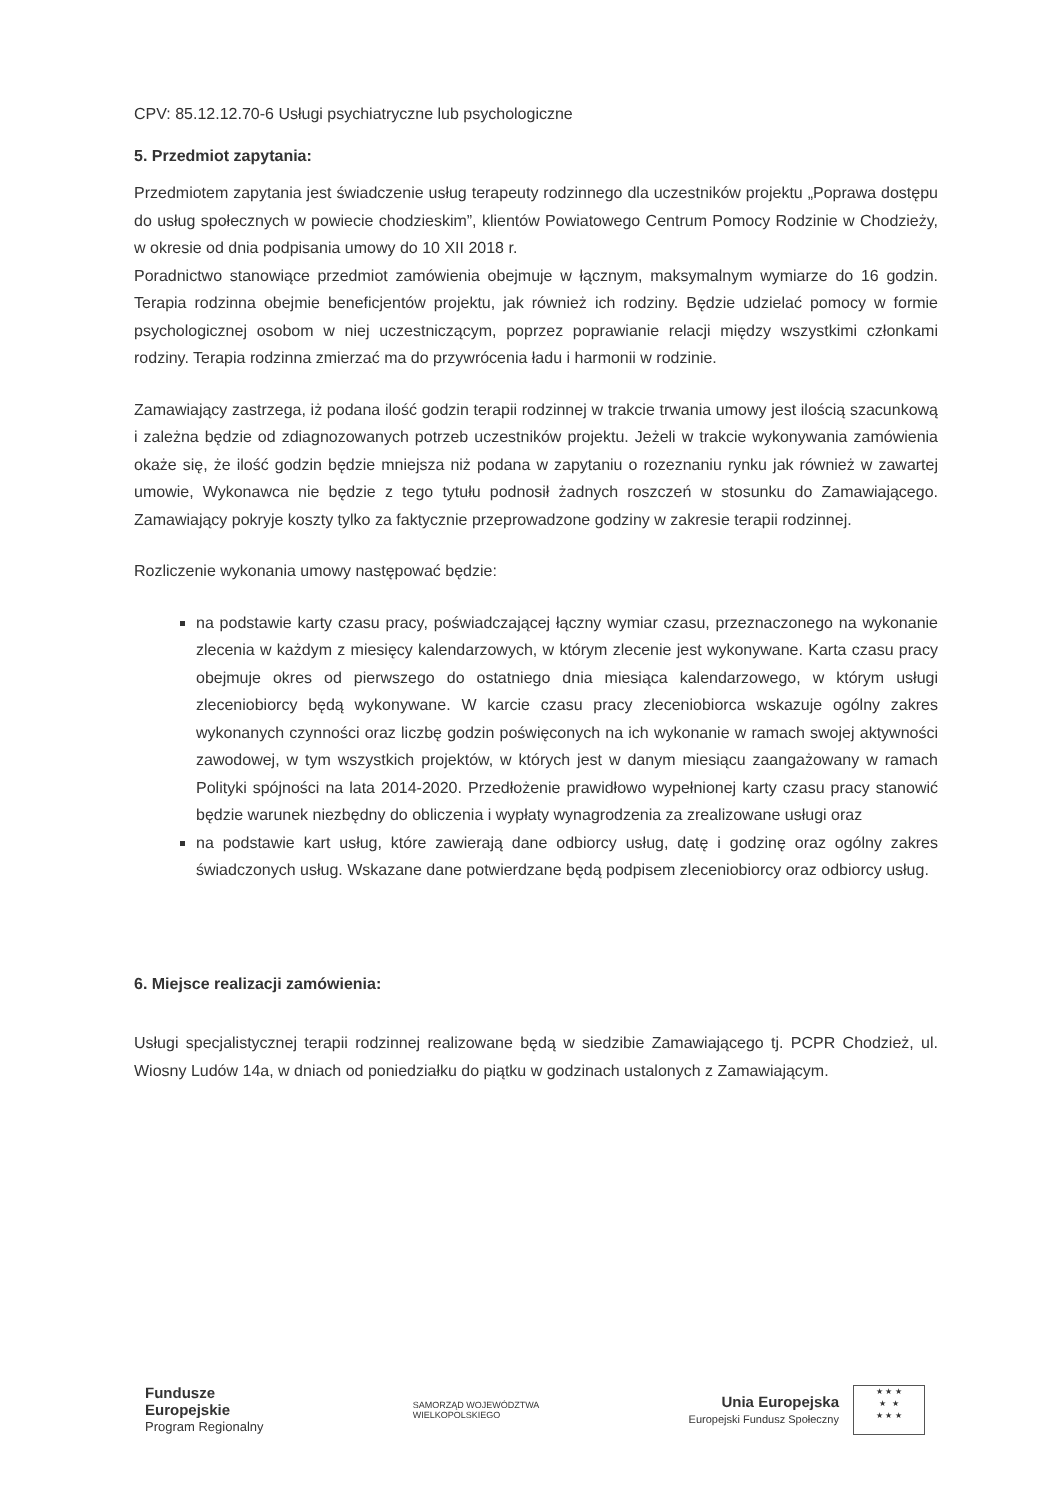CPV: 85.12.12.70-6 Usługi psychiatryczne lub psychologiczne
5. Przedmiot zapytania:
Przedmiotem zapytania jest świadczenie usług terapeuty rodzinnego dla uczestników projektu „Poprawa dostępu do usług społecznych w powiecie chodzieskim”, klientów Powiatowego Centrum Pomocy Rodzinie w Chodzieży, w okresie od dnia podpisania umowy do 10 XII 2018 r.
Poradnictwo stanowiące przedmiot zamówienia obejmuje w łącznym, maksymalnym wymiarze do 16 godzin. Terapia rodzinna obejmie beneficjentów projektu, jak również ich rodziny. Będzie udzielać pomocy w formie psychologicznej osobom w niej uczestniczącym, poprzez poprawianie relacji między wszystkimi członkami rodziny. Terapia rodzinna zmierzać ma do przywrócenia ładu i harmonii w rodzinie.
Zamawiający zastrzega, iż podana ilość godzin terapii rodzinnej w trakcie trwania umowy jest ilością szacunkową i zależna będzie od zdiagnozowanych potrzeb uczestników projektu. Jeżeli w trakcie wykonywania zamówienia okaże się, że ilość godzin będzie mniejsza niż podana w zapytaniu o rozeznaniu rynku jak również w zawartej umowie, Wykonawca nie będzie z tego tytułu podnosił żadnych roszczeń w stosunku do Zamawiającego. Zamawiający pokryje koszty tylko za faktycznie przeprowadzone godziny w zakresie terapii rodzinnej.
Rozliczenie wykonania umowy następować będzie:
na podstawie karty czasu pracy, poświadczającej łączny wymiar czasu, przeznaczonego na wykonanie zlecenia w każdym z miesięcy kalendarzowych, w którym zlecenie jest wykonywane. Karta czasu pracy obejmuje okres od pierwszego do ostatniego dnia miesiąca kalendarzowego, w którym usługi zleceniobiorcy będą wykonywane. W karcie czasu pracy zleceniobiorca wskazuje ogólny zakres wykonanych czynności oraz liczbę godzin poświęconych na ich wykonanie w ramach swojej aktywności zawodowej, w tym wszystkich projektów, w których jest w danym miesiącu zaangażowany w ramach Polityki spójności na lata 2014-2020. Przedłożenie prawidłowo wypełnionej karty czasu pracy stanowić będzie warunek niezbędny do obliczenia i wypłaty wynagrodzenia za zrealizowane usługi oraz
na podstawie kart usług, które zawierają dane odbiorcy usług, datę i godzinę oraz ogólny zakres świadczonych usług. Wskazane dane potwierdzane będą podpisem zleceniobiorcy oraz odbiorcy usług.
6. Miejsce realizacji zamówienia:
Usługi specjalistycznej terapii rodzinnej realizowane będą w siedzibie Zamawiającego tj. PCPR Chodzież, ul. Wiosny Ludów 14a, w dniach od poniedziałku do piątku w godzinach ustalonych z Zamawiającym.
Fundusze
Europejskie
Program Regionalny
SAMORZĄD WOJEWÓDZTWA
WIELKOPOLSKIEGO
Unia Europejska
Europejski Fundusz Społeczny
★ ★ ★
★ ★
★ ★ ★